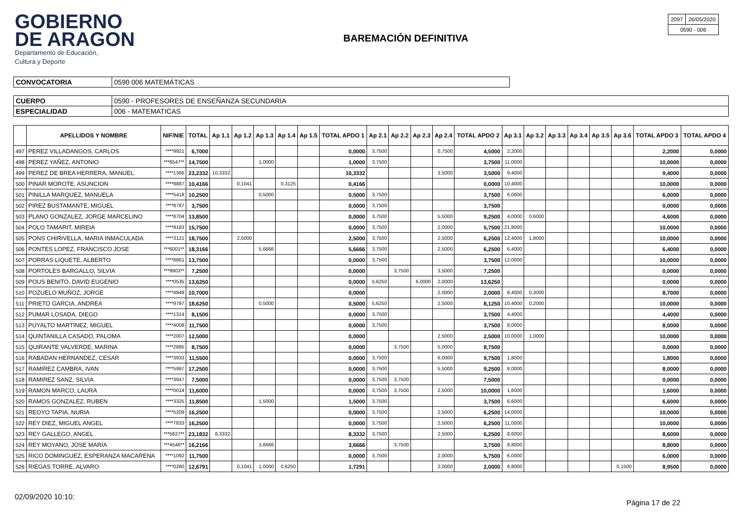GOBIERNO
DE ARAGON
Departamento de Educación,
Cultura y Deporte
BAREMACIÓN DEFINITIVA
| 2097 | 26/05/2020 |
| 0590 - 006 | |
| CONVOCATORIA | 0590 006 MATEMÁTICAS |
| CUERPO | 0590 - PROFESORES DE ENSEÑANZA SECUNDARIA |
| ESPECIALIDAD | 006 - MATEMATICAS |
| | APELLIDOS Y NOMBRE | NIF/NIE | TOTAL | Ap 1.1 | Ap 1.2 | Ap 1.3 | Ap 1.4 | Ap 1.5 | TOTAL APDO 1 | Ap 2.1 | Ap 2.2 | Ap 2.3 | Ap 2.4 | TOTAL APDO 2 | Ap 3.1 | Ap 3.2 | Ap 3.3 | Ap 3.4 | Ap 3.5 | Ap 3.6 | TOTAL APDO 3 | TOTAL APDO 4 |
| --- | --- | --- | --- | --- | --- | --- | --- | --- | --- | --- | --- | --- | --- | --- | --- | --- | --- | --- | --- | --- | --- | --- |
| 497 | PEREZ VILLADANGOS, CARLOS | ****9921 | 6,7000 | | | | | | 0,0000 | 3,7500 | | | 0,7500 | 4,5000 | 2,2000 | | | | | | 2,2000 | 0,0000 |
| 498 | PEREZ YAÑEZ, ANTONIO | ***6547** | 14,7500 | | | 1,0000 | | | 1,0000 | 3,7500 | | | | 3,7500 | 11,0000 | | | | | | 10,0000 | 0,0000 |
| 499 | PEREZ DE BREA HERRERA, MANUEL | ****1366 | 23,2332 | 10,3332 | | | | | 10,3332 | | | | 3,5000 | 3,5000 | 9,4000 | | | | | | 9,4000 | 0,0000 |
| 500 | PINAR MOROTE, ASUNCION | ****9887 | 10,4166 | | 0,1041 | | 0,3125 | | 0,4166 | | | | | 0,0000 | 10,4000 | | | | | | 10,0000 | 0,0000 |
| 501 | PINILLA MARQUEZ, MANUELA | ****5418 | 10,2500 | | | 0,5000 | | | 0,5000 | 3,7500 | | | | 3,7500 | 6,0000 | | | | | | 6,0000 | 0,0000 |
| 502 | PIREZ BUSTAMANTE, MIGUEL | ****8787 | 3,7500 | | | | | | 0,0000 | 3,7500 | | | | 3,7500 | | | | | | | 0,0000 | 0,0000 |
| 503 | PLANO GONZALEZ, JORGE MARCELINO | ****8704 | 13,8500 | | | | | | 0,0000 | 3,7500 | | | 5,5000 | 9,2500 | 4,0000 | 0,6000 | | | | | 4,6000 | 0,0000 |
| 504 | POLO TAMARIT, MIREIA | ****9183 | 15,7500 | | | | | | 0,0000 | 3,7500 | | | 2,0000 | 5,7500 | 21,8000 | | | | | | 10,0000 | 0,0000 |
| 505 | PONS CHIRIVELLA, MARIA INMACULADA | ****3121 | 18,7500 | | 2,5000 | | | | 2,5000 | 3,7500 | | | 2,5000 | 6,2500 | 12,4000 | 1,8000 | | | | | 10,0000 | 0,0000 |
| 506 | PONTES LOPEZ, FRANCISCO JOSE | ***6001** | 18,3166 | | | 5,6666 | | | 5,6666 | 3,7500 | | | 2,5000 | 6,2500 | 6,4000 | | | | | | 6,4000 | 0,0000 |
| 507 | PORRAS LIQUETE, ALBERTO | ****8861 | 13,7500 | | | | | | 0,0000 | 3,7500 | | | | 3,7500 | 12,0000 | | | | | | 10,0000 | 0,0000 |
| 508 | PORTOLES BARGALLO, SILVIA | ***9903** | 7,2500 | | | | | | 0,0000 | | 3,7500 | | 3,5000 | 7,2500 | | | | | | | 0,0000 | 0,0000 |
| 509 | POUS BENITO, DAVID EUGENIO | ****0535 | 13,6250 | | | | | | 0,0000 | 5,6250 | | 6,0000 | 2,0000 | 13,6250 | | | | | | | 0,0000 | 0,0000 |
| 510 | POZUELO MUÑOZ, JORGE | ****4849 | 10,7000 | | | | | | 0,0000 | | | | 2,0000 | 2,0000 | 8,4000 | 0,3000 | | | | | 8,7000 | 0,0000 |
| 511 | PRIETO GARCIA, ANDREA | ****9797 | 18,6250 | | | 0,5000 | | | 0,5000 | 5,6250 | | | 2,5000 | 8,1250 | 10,4000 | 0,2000 | | | | | 10,0000 | 0,0000 |
| 512 | PUMAR LOSADA, DIEGO | ****1314 | 8,1500 | | | | | | 0,0000 | 3,7500 | | | | 3,7500 | 4,4000 | | | | | | 4,4000 | 0,0000 |
| 513 | PUYALTO MARTINEZ, MIGUEL | ****4008 | 11,7500 | | | | | | 0,0000 | 3,7500 | | | | 3,7500 | 8,0000 | | | | | | 8,0000 | 0,0000 |
| 514 | QUINTANILLA CASADO, PALOMA | ****2007 | 12,5000 | | | | | | 0,0000 | | | | 2,5000 | 2,5000 | 10,0000 | 1,0000 | | | | | 10,0000 | 0,0000 |
| 515 | QUIRANTE VALVERDE, MARINA | ****2885 | 8,7500 | | | | | | 0,0000 | | 3,7500 | | 5,0000 | 8,7500 | | | | | | | 0,0000 | 0,0000 |
| 516 | RABADAN HERNANDEZ, CESAR | ****3933 | 11,5500 | | | | | | 0,0000 | 3,7500 | | | 6,0000 | 9,7500 | 1,8000 | | | | | | 1,8000 | 0,0000 |
| 517 | RAMIREZ CAMBRA, IVAN | ****5997 | 17,2500 | | | | | | 0,0000 | 3,7500 | | | 5,5000 | 9,2500 | 8,0000 | | | | | | 8,0000 | 0,0000 |
| 518 | RAMIREZ SANZ, SILVIA | ****3947 | 7,5000 | | | | | | 0,0000 | 3,7500 | 3,7500 | | | 7,5000 | | | | | | | 0,0000 | 0,0000 |
| 519 | RAMON MARCO, LAURA | ****0014 | 11,6000 | | | | | | 0,0000 | 3,7500 | 3,7500 | | 2,5000 | 10,0000 | 1,6000 | | | | | | 1,6000 | 0,0000 |
| 520 | RAMOS GONZALEZ, RUBEN | ****3325 | 11,8500 | | | 1,5000 | | | 1,5000 | 3,7500 | | | | 3,7500 | 6,6000 | | | | | | 6,6000 | 0,0000 |
| 521 | REOYO TAPIA, NURIA | ****5209 | 16,2500 | | | | | | 0,0000 | 3,7500 | | | 2,5000 | 6,2500 | 14,0000 | | | | | | 10,0000 | 0,0000 |
| 522 | REY DIEZ, MIGUEL ANGEL | ****7833 | 16,2500 | | | | | | 0,0000 | 3,7500 | | | 2,5000 | 6,2500 | 11,0000 | | | | | | 10,0000 | 0,0000 |
| 523 | REY GALLEGO, ANGEL | ***5827** | 23,1832 | 8,3332 | | | | | 8,3332 | 3,7500 | | | 2,5000 | 6,2500 | 8,6000 | | | | | | 8,6000 | 0,0000 |
| 524 | REY MOYANO, JOSE MARIA | ***4546** | 16,2166 | | | 3,6666 | | | 3,6666 | | 3,7500 | | | 3,7500 | 8,8000 | | | | | | 8,8000 | 0,0000 |
| 525 | RICO DOMINGUEZ, ESPERANZA MACARENA | ****1092 | 11,7500 | | | | | | 0,0000 | 3,7500 | | | 2,0000 | 5,7500 | 6,0000 | | | | | | 6,0000 | 0,0000 |
| 526 | RIEGAS TORRE, ALVARO | ****0280 | 12,6791 | | 0,1041 | 1,0000 | 0,6250 | | 1,7291 | | | | 2,0000 | 2,0000 | 8,8000 | | | | | 0,1500 | 8,9500 | 0,0000 |
02/09/2020 10:10:
Página 17 de 22